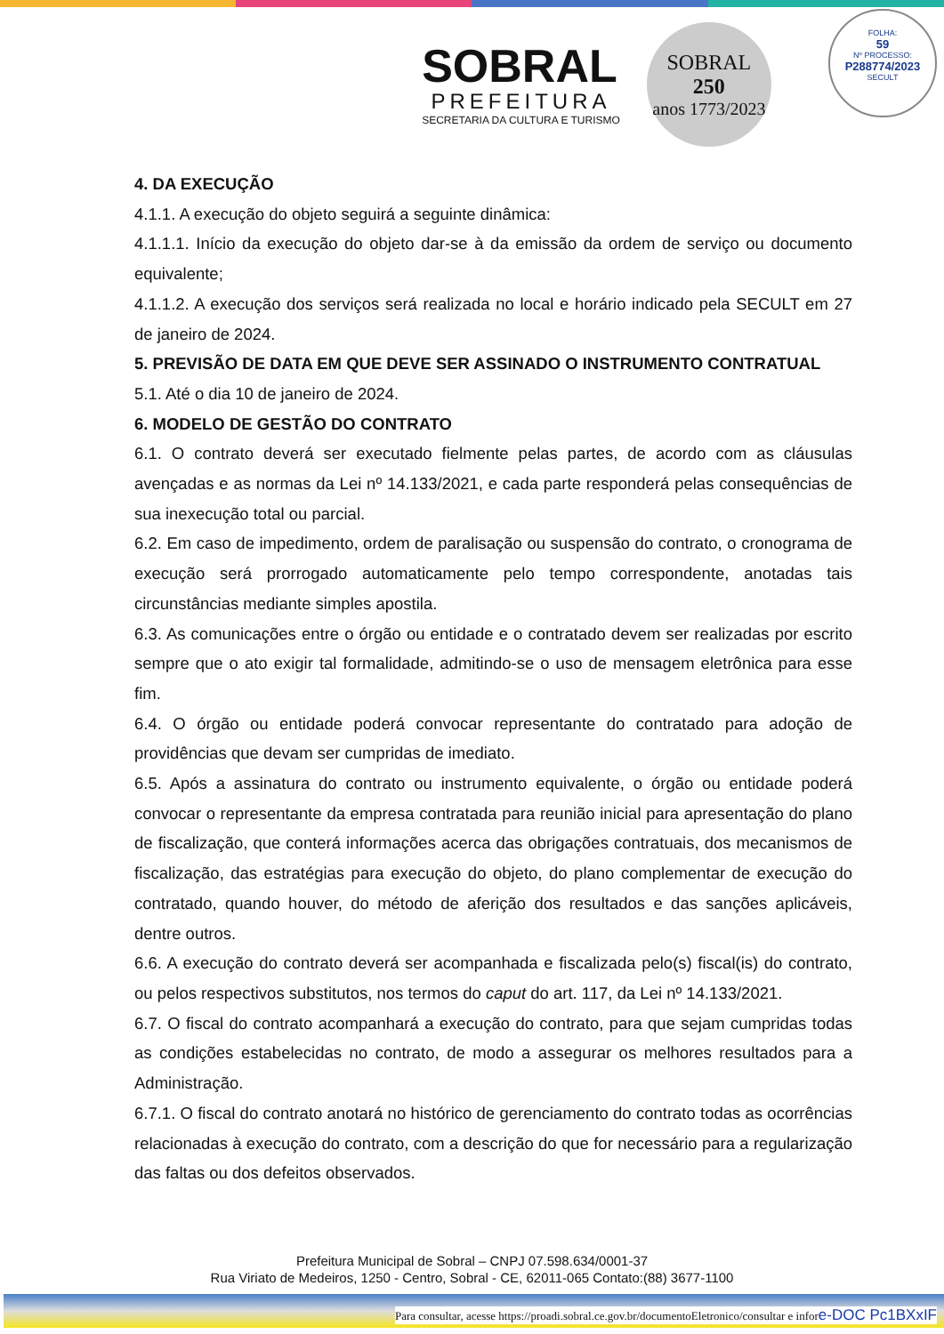SOBRAL
PREFEITURA
SECRETARIA DA CULTURA E TURISMO
SOBRAL
250
anos 1773/2023
FOLHA:
59
Nº PROCESSO:
P288774/2023
SECULT
4. DA EXECUÇÃO
4.1.1. A execução do objeto seguirá a seguinte dinâmica:
4.1.1.1. Início da execução do objeto dar-se à da emissão da ordem de serviço ou documento equivalente;
4.1.1.2. A execução dos serviços será realizada no local e horário indicado pela SECULT em 27 de janeiro de 2024.
5. PREVISÃO DE DATA EM QUE DEVE SER ASSINADO O INSTRUMENTO CONTRATUAL
5.1. Até o dia 10 de janeiro de 2024.
6. MODELO DE GESTÃO DO CONTRATO
6.1. O contrato deverá ser executado fielmente pelas partes, de acordo com as cláusulas avençadas e as normas da Lei nº 14.133/2021, e cada parte responderá pelas consequências de sua inexecução total ou parcial.
6.2. Em caso de impedimento, ordem de paralisação ou suspensão do contrato, o cronograma de execução será prorrogado automaticamente pelo tempo correspondente, anotadas tais circunstâncias mediante simples apostila.
6.3. As comunicações entre o órgão ou entidade e o contratado devem ser realizadas por escrito sempre que o ato exigir tal formalidade, admitindo-se o uso de mensagem eletrônica para esse fim.
6.4. O órgão ou entidade poderá convocar representante do contratado para adoção de providências que devam ser cumpridas de imediato.
6.5. Após a assinatura do contrato ou instrumento equivalente, o órgão ou entidade poderá convocar o representante da empresa contratada para reunião inicial para apresentação do plano de fiscalização, que conterá informações acerca das obrigações contratuais, dos mecanismos de fiscalização, das estratégias para execução do objeto, do plano complementar de execução do contratado, quando houver, do método de aferição dos resultados e das sanções aplicáveis, dentre outros.
6.6. A execução do contrato deverá ser acompanhada e fiscalizada pelo(s) fiscal(is) do contrato, ou pelos respectivos substitutos, nos termos do caput do art. 117, da Lei nº 14.133/2021.
6.7. O fiscal do contrato acompanhará a execução do contrato, para que sejam cumpridas todas as condições estabelecidas no contrato, de modo a assegurar os melhores resultados para a Administração.
6.7.1. O fiscal do contrato anotará no histórico de gerenciamento do contrato todas as ocorrências relacionadas à execução do contrato, com a descrição do que for necessário para a regularização das faltas ou dos defeitos observados.
Prefeitura Municipal de Sobral – CNPJ 07.598.634/0001-37
Rua Viriato de Medeiros, 1250 - Centro, Sobral - CE, 62011-065 Contato:(88) 3677-1100
Para consultar, acesse https://proadi.sobral.ce.gov.br/documentoEletronico/consultar e infore-DOC Pc1BXxIF